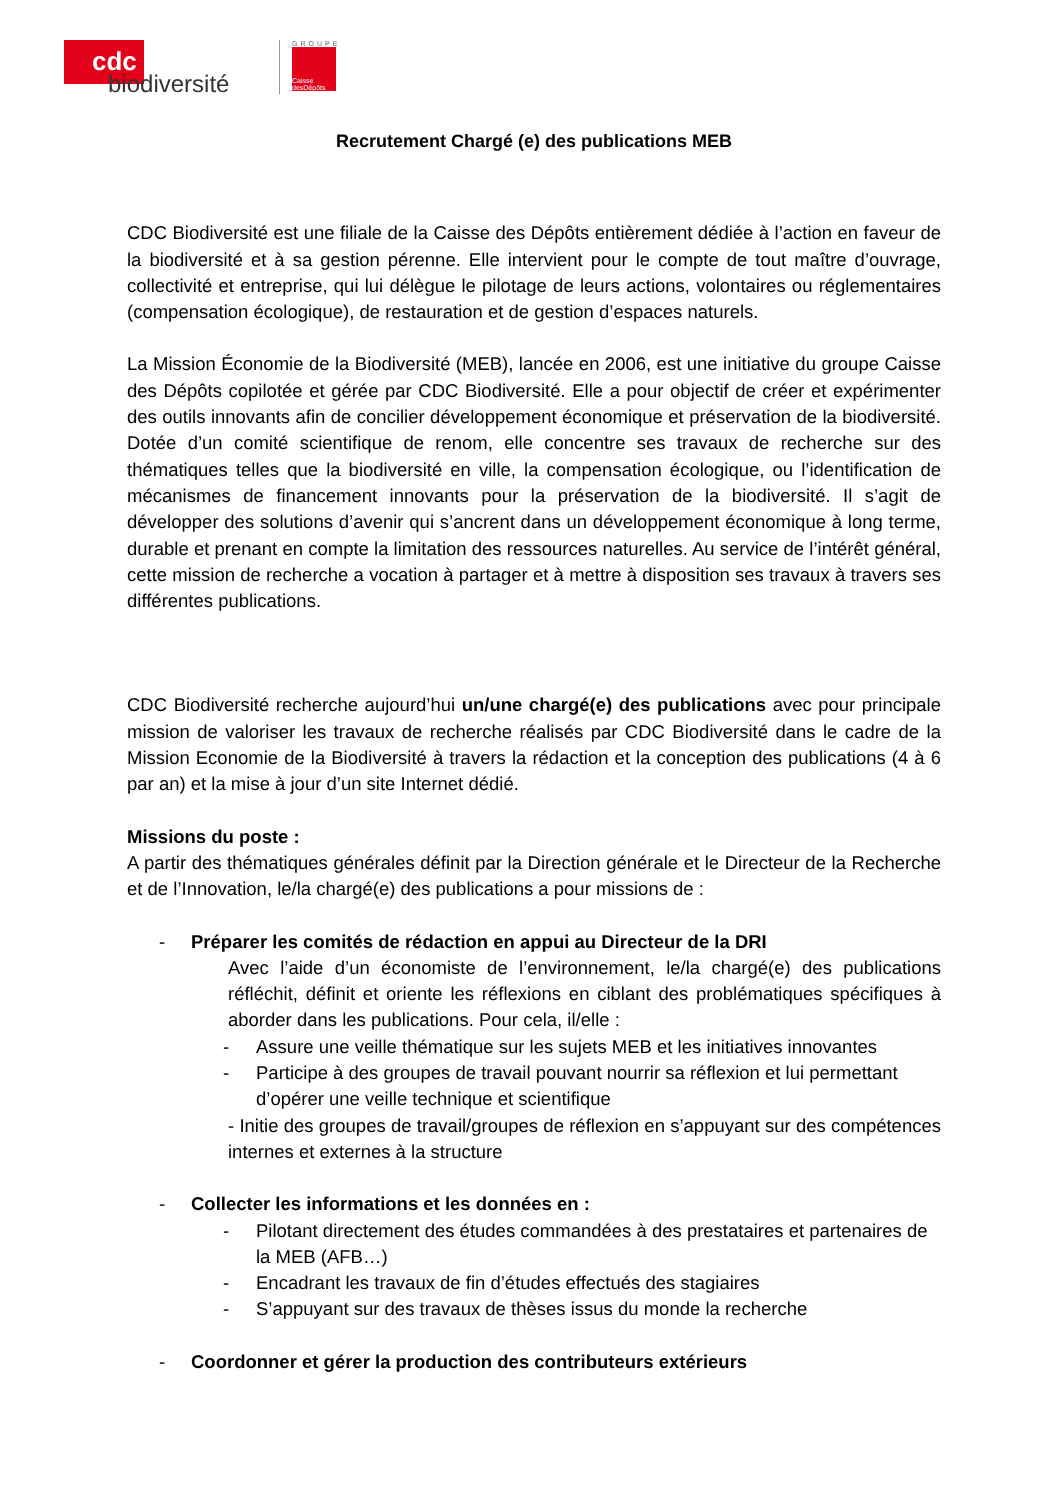cdc
biodiversité
GROUPE
Caisse desDépôts
Recrutement Chargé (e) des publications MEB
CDC Biodiversité est une filiale de la Caisse des Dépôts entièrement dédiée à l’action en faveur de la biodiversité et à sa gestion pérenne. Elle intervient pour le compte de tout maître d’ouvrage, collectivité et entreprise, qui lui délègue le pilotage de leurs actions, volontaires ou réglementaires (compensation écologique), de restauration et de gestion d’espaces naturels.
La Mission Économie de la Biodiversité (MEB), lancée en 2006, est une initiative du groupe Caisse des Dépôts copilotée et gérée par CDC Biodiversité. Elle a pour objectif de créer et expérimenter des outils innovants afin de concilier développement économique et préservation de la biodiversité. Dotée d’un comité scientifique de renom, elle concentre ses travaux de recherche sur des thématiques telles que la biodiversité en ville, la compensation écologique, ou l’identification de mécanismes de financement innovants pour la préservation de la biodiversité. Il s’agit de développer des solutions d’avenir qui s’ancrent dans un développement économique à long terme, durable et prenant en compte la limitation des ressources naturelles. Au service de l’intérêt général, cette mission de recherche a vocation à partager et à mettre à disposition ses travaux à travers ses différentes publications.
CDC Biodiversité recherche aujourd’hui un/une chargé(e) des publications avec pour principale mission de valoriser les travaux de recherche réalisés par CDC Biodiversité dans le cadre de la Mission Economie de la Biodiversité à travers la rédaction et la conception des publications (4 à 6 par an) et la mise à jour d’un site Internet dédié.
Missions du poste :
A partir des thématiques générales définit par la Direction générale et le Directeur de la Recherche et de l’Innovation, le/la chargé(e) des publications a pour missions de :
- Préparer les comités de rédaction en appui au Directeur de la DRI
Avec l’aide d’un économiste de l’environnement, le/la chargé(e) des publications réfléchit, définit et oriente les réflexions en ciblant des problématiques spécifiques à aborder dans les publications. Pour cela, il/elle :
- Assure une veille thématique sur les sujets MEB et les initiatives innovantes
- Participe à des groupes de travail pouvant nourrir sa réflexion et lui permettant d’opérer une veille technique et scientifique
- Initie des groupes de travail/groupes de réflexion en s’appuyant sur des compétences internes et externes à la structure
- Collecter les informations et les données en :
- Pilotant directement des études commandées à des prestataires et partenaires de la MEB (AFB…)
- Encadrant les travaux de fin d’études effectués des stagiaires
- S’appuyant sur des travaux de thèses issus du monde la recherche
- Coordonner et gérer la production des contributeurs extérieurs